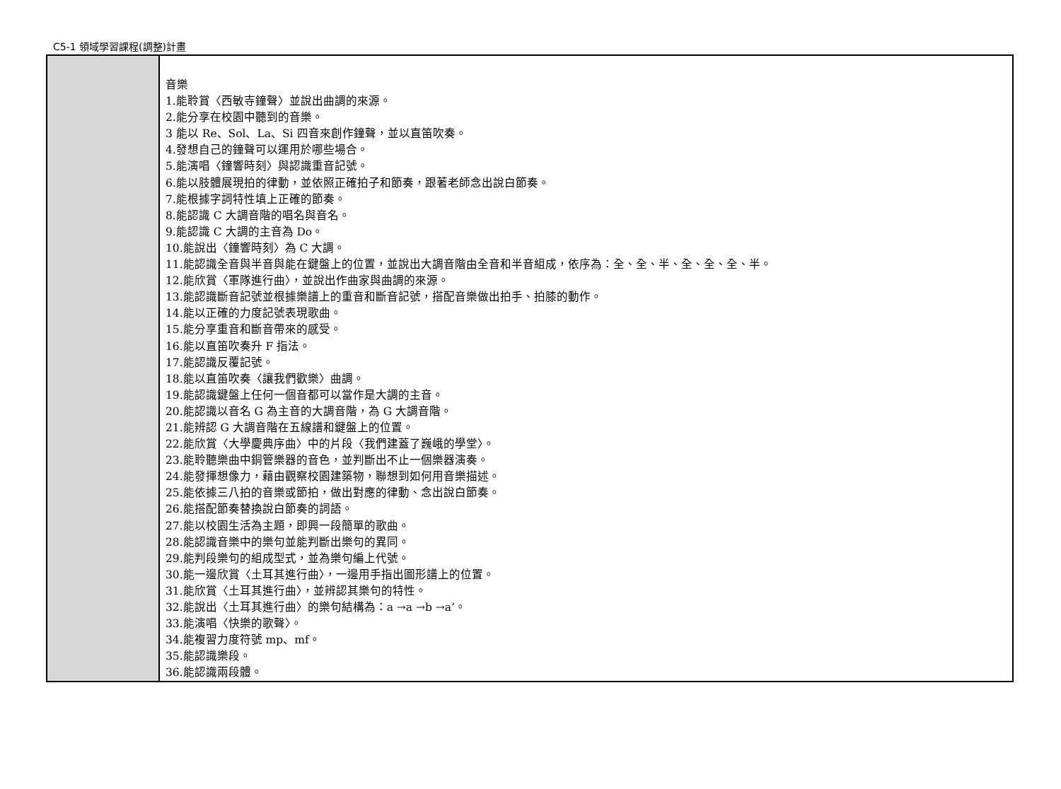C5-1 領域學習課程(調整)計畫
| | 音樂 1.能聆賞〈西敏寺鐘聲〉並說出曲調的來源。 2.能分享在校園中聽到的音樂。 3 能以 Re、Sol、La、Si 四音來創作鐘聲，並以直笛吹奏。 4.發想自己的鐘聲可以運用於哪些場合。 5.能演唱〈鐘響時刻〉與認識重音記號。 6.能以肢體展現拍的律動，並依照正確拍子和節奏，跟著老師念出說白節奏。 7.能根據字詞特性填上正確的節奏。 8.能認識 C 大調音階的唱名與音名。 9.能認識 C 大調的主音為 Do。 10.能說出〈鐘響時刻〉為 C 大調。 11.能認識全音與半音與能在鍵盤上的位置，並說出大調音階由全音和半音組成，依序為：全、全、半、全、全、全、半。 12.能欣賞〈軍隊進行曲〉，並說出作曲家與曲調的來源。 13.能認識斷音記號並根據樂譜上的重音和斷音記號，搭配音樂做出拍手、拍膝的動作。 14.能以正確的力度記號表現歌曲。 15.能分享重音和斷音帶來的感受。 16.能以直笛吹奏升 F 指法。 17.能認識反覆記號。 18.能以直笛吹奏〈讓我們歡樂〉曲調。 19.能認識鍵盤上任何一個音都可以當作是大調的主音。 20.能認識以音名 G 為主音的大調音階，為 G 大調音階。 21.能辨認 G 大調音階在五線譜和鍵盤上的位置。 22.能欣賞〈大學慶典序曲〉中的片段〈我們建蓋了巍峨的學堂〉。 23.能聆聽樂曲中銅管樂器的音色，並判斷出不止一個樂器演奏。 24.能發揮想像力，藉由觀察校園建築物，聯想到如何用音樂描述。 25.能依據三八拍的音樂或節拍，做出對應的律動、念出說白節奏。 26.能搭配節奏替換說白節奏的詞語。 27.能以校園生活為主題，即興一段簡單的歌曲。 28.能認識音樂中的樂句並能判斷出樂句的異同。 29.能判段樂句的組成型式，並為樂句編上代號。 30.能一邊欣賞〈土耳其進行曲〉，一邊用手指出圖形譜上的位置。 31.能欣賞〈土耳其進行曲〉，並辨認其樂句的特性。 32.能說出〈土耳其進行曲〉的樂句結構為：a →a →b →a’。 33.能演唱〈快樂的歌聲〉。 34.能複習力度符號 mp、mf。 35.能認識樂段。 36.能認識兩段體。 |